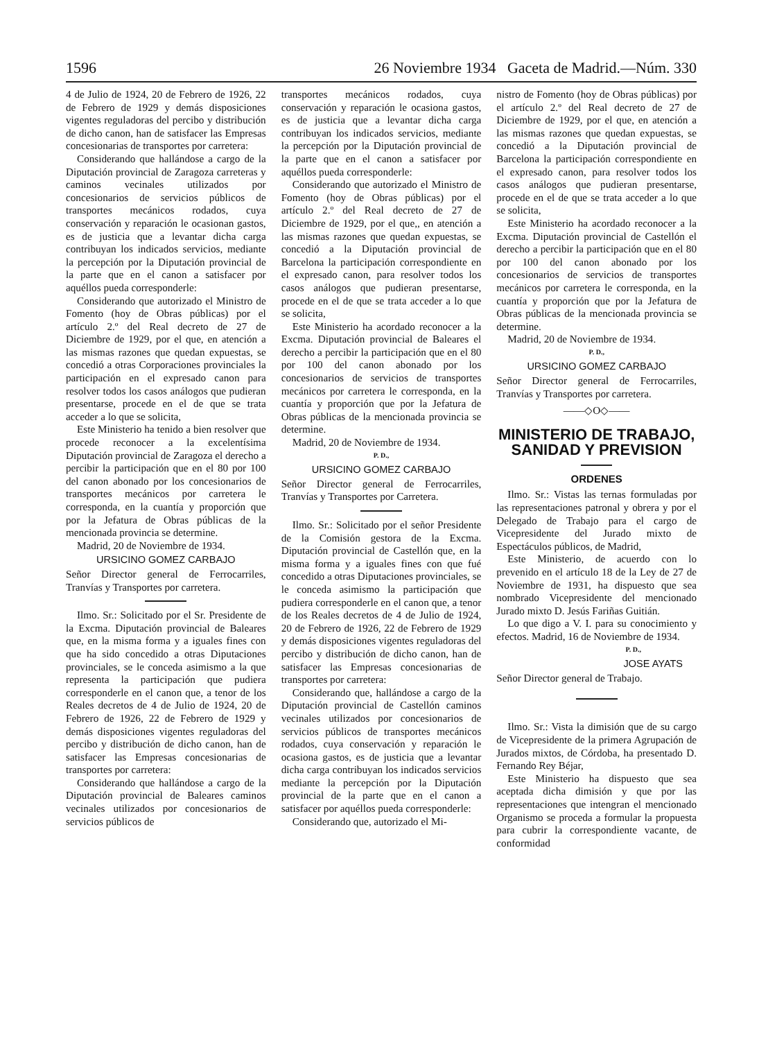1596 26 Noviembre 1934 Gaceta de Madrid.—Núm. 330
4 de Julio de 1924, 20 de Febrero de 1926, 22 de Febrero de 1929 y demás disposiciones vigentes reguladoras del percibo y distribución de dicho canon, han de satisfacer las Empresas concesionarias de transportes por carretera:
Considerando que hallándose a cargo de la Diputación provincial de Zaragoza carreteras y caminos vecinales utilizados por concesionarios de servicios públicos de transportes mecánicos rodados, cuya conservación y reparación le ocasionan gastos, es de justicia que a levantar dicha carga contribuyan los indicados servicios, mediante la percepción por la Diputación provincial de la parte que en el canon a satisfacer por aquéllos pueda corresponderle:
Considerando que autorizado el Ministro de Fomento (hoy de Obras públicas) por el artículo 2.º del Real decreto de 27 de Diciembre de 1929, por el que, en atención a las mismas razones que quedan expuestas, se concedió a otras Corporaciones provinciales la participación en el expresado canon para resolver todos los casos análogos que pudieran presentarse, procede en el de que se trata acceder a lo que se solicita,
Este Ministerio ha tenido a bien resolver que procede reconocer a la excelentísima Diputación provincial de Zaragoza el derecho a percibir la participación que en el 80 por 100 del canon abonado por los concesionarios de transportes mecánicos por carretera le corresponda, en la cuantía y proporción que por la Jefatura de Obras públicas de la mencionada provincia se determine.
Madrid, 20 de Noviembre de 1934.
URSICINO GOMEZ CARBAJO
Señor Director general de Ferrocarriles, Tranvías y Transportes por carretera.
Ilmo. Sr.: Solicitado por el Sr. Presidente de la Excma. Diputación provincial de Baleares que, en la misma forma y a iguales fines con que ha sido concedido a otras Diputaciones provinciales, se le conceda asimismo a la que representa la participación que pudiera corresponderle en el canon que, a tenor de los Reales decretos de 4 de Julio de 1924, 20 de Febrero de 1926, 22 de Febrero de 1929 y demás disposiciones vigentes reguladoras del percibo y distribución de dicho canon, han de satisfacer las Empresas concesionarias de transportes por carretera:
Considerando que hallándose a cargo de la Diputación provincial de Baleares caminos vecinales utilizados por concesionarios de servicios públicos de
transportes mecánicos rodados, cuya conservación y reparación le ocasiona gastos, es de justicia que a levantar dicha carga contribuyan los indicados servicios, mediante la percepción por la Diputación provincial de la parte que en el canon a satisfacer por aquéllos pueda corresponderle:
Considerando que autorizado el Ministro de Fomento (hoy de Obras públicas) por el artículo 2.º del Real decreto de 27 de Diciembre de 1929, por el que,, en atención a las mismas razones que quedan expuestas, se concedió a la Diputación provincial de Barcelona la participación correspondiente en el expresado canon, para resolver todos los casos análogos que pudieran presentarse, procede en el de que se trata acceder a lo que se solicita,
Este Ministerio ha acordado reconocer a la Excma. Diputación provincial de Baleares el derecho a percibir la participación que en el 80 por 100 del canon abonado por los concesionarios de servicios de transportes mecánicos por carretera le corresponda, en la cuantía y proporción que por la Jefatura de Obras públicas de la mencionada provincia se determine.
Madrid, 20 de Noviembre de 1934.
P. D.,
URSICINO GOMEZ CARBAJO
Señor Director general de Ferrocarriles, Tranvías y Transportes por Carretera.
Ilmo. Sr.: Solicitado por el señor Presidente de la Comisión gestora de la Excma. Diputación provincial de Castellón que, en la misma forma y a iguales fines con que fué concedido a otras Diputaciones provinciales, se le conceda asimismo la participación que pudiera corresponderle en el canon que, a tenor de los Reales decretos de 4 de Julio de 1924, 20 de Febrero de 1926, 22 de Febrero de 1929 y demás disposiciones vigentes reguladoras del percibo y distribución de dicho canon, han de satisfacer las Empresas concesionarias de transportes por carretera:
Considerando que, hallándose a cargo de la Diputación provincial de Castellón caminos vecinales utilizados por concesionarios de servicios públicos de transportes mecánicos rodados, cuya conservación y reparación le ocasiona gastos, es de justicia que a levantar dicha carga contribuyan los indicados servicios mediante la percepción por la Diputación provincial de la parte que en el canon a satisfacer por aquéllos pueda corresponderle:
Considerando que, autorizado el Mi-
nistro de Fomento (hoy de Obras públicas) por el artículo 2.º del Real decreto de 27 de Diciembre de 1929, por el que, en atención a las mismas razones que quedan expuestas, se concedió a la Diputación provincial de Barcelona la participación correspondiente en el expresado canon, para resolver todos los casos análogos que pudieran presentarse, procede en el de que se trata acceder a lo que se solicita,
Este Ministerio ha acordado reconocer a la Excma. Diputación provincial de Castellón el derecho a percibir la participación que en el 80 por 100 del canon abonado por los concesionarios de servicios de transportes mecánicos por carretera le corresponda, en la cuantía y proporción que por la Jefatura de Obras públicas de la mencionada provincia se determine.
Madrid, 20 de Noviembre de 1934.
P. D.,
URSICINO GOMEZ CARBAJO
Señor Director general de Ferrocarriles, Tranvías y Transportes por carretera.
——◇O◇——
MINISTERIO DE TRABAJO, SANIDAD Y PREVISION
ORDENES
Ilmo. Sr.: Vistas las ternas formuladas por las representaciones patronal y obrera y por el Delegado de Trabajo para el cargo de Vicepresidente del Jurado mixto de Espectáculos públicos, de Madrid,
Este Ministerio, de acuerdo con lo prevenido en el artículo 18 de la Ley de 27 de Noviembre de 1931, ha dispuesto que sea nombrado Vicepresidente del mencionado Jurado mixto D. Jesús Fariñas Guitián.
Lo que digo a V. I. para su conocimiento y efectos. Madrid, 16 de Noviembre de 1934.
P. D.,
JOSE AYATS
Señor Director general de Trabajo.
Ilmo. Sr.: Vista la dimisión que de su cargo de Vicepresidente de la primera Agrupación de Jurados mixtos, de Córdoba, ha presentado D. Fernando Rey Béjar,
Este Ministerio ha dispuesto que sea aceptada dicha dimisión y que por las representaciones que intengran el mencionado Organismo se proceda a formular la propuesta para cubrir la correspondiente vacante, de conformidad